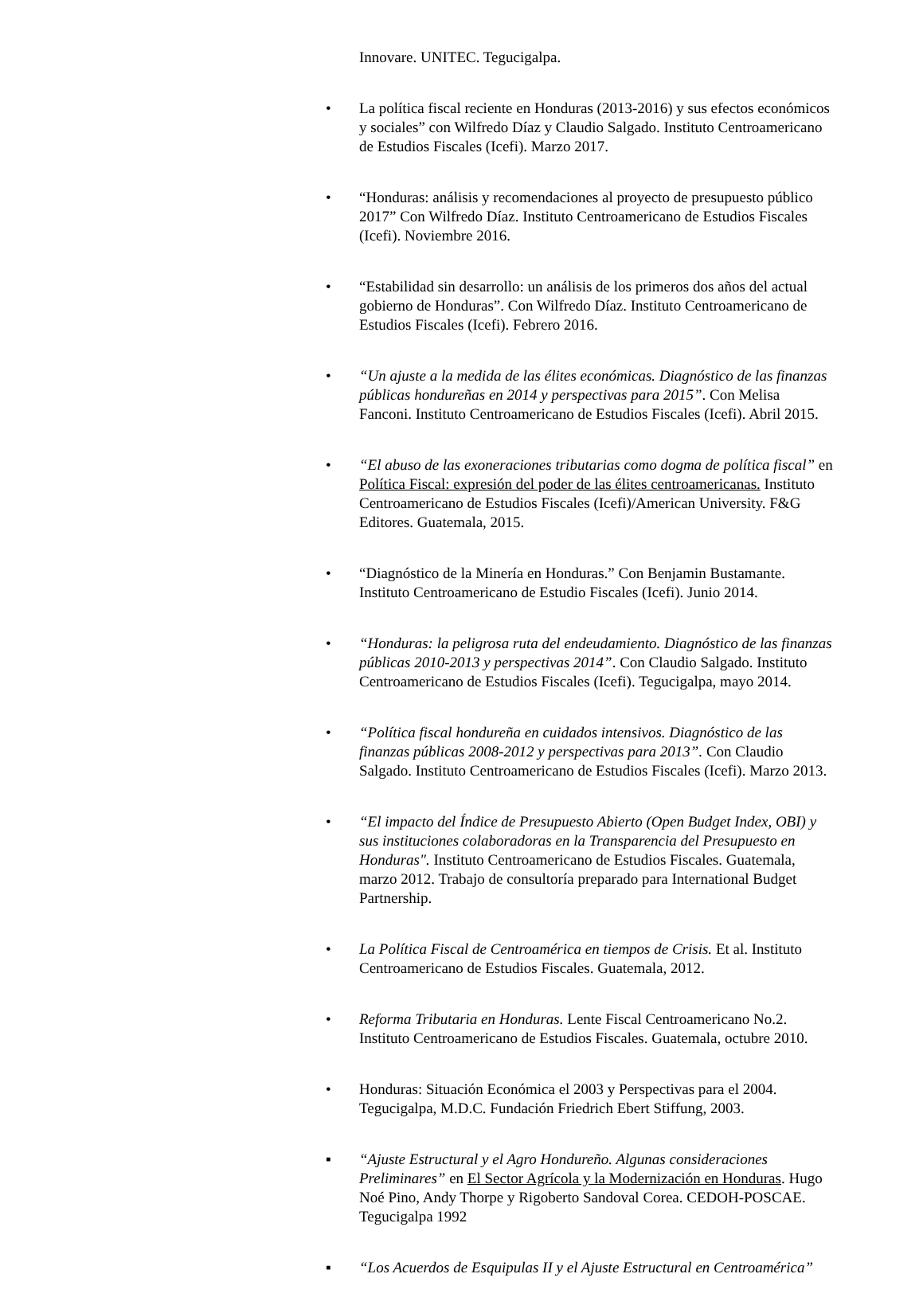Innovare. UNITEC. Tegucigalpa.
• La política fiscal reciente en Honduras (2013-2016) y sus efectos económicos y sociales” con Wilfredo Díaz y Claudio Salgado. Instituto Centroamericano de Estudios Fiscales (Icefi). Marzo 2017.
• “Honduras: análisis y recomendaciones al proyecto de presupuesto público 2017” Con Wilfredo Díaz. Instituto Centroamericano de Estudios Fiscales (Icefi). Noviembre 2016.
• “Estabilidad sin desarrollo: un análisis de los primeros dos años del actual gobierno de Honduras”. Con Wilfredo Díaz. Instituto Centroamericano de Estudios Fiscales (Icefi). Febrero 2016.
• “Un ajuste a la medida de las élites económicas. Diagnóstico de las finanzas públicas hondureñas en 2014 y perspectivas para 2015”. Con Melisa Fanconi. Instituto Centroamericano de Estudios Fiscales (Icefi). Abril 2015.
• “El abuso de las exoneraciones tributarias como dogma de política fiscal” en Política Fiscal: expresión del poder de las élites centroamericanas. Instituto Centroamericano de Estudios Fiscales (Icefi)/American University. F&G Editores. Guatemala, 2015.
• “Diagnóstico de la Minería en Honduras.” Con Benjamin Bustamante. Instituto Centroamericano de Estudio Fiscales (Icefi). Junio 2014.
• “Honduras: la peligrosa ruta del endeudamiento. Diagnóstico de las finanzas públicas 2010-2013 y perspectivas 2014”. Con Claudio Salgado. Instituto Centroamericano de Estudios Fiscales (Icefi). Tegucigalpa, mayo 2014.
• “Política fiscal hondureña en cuidados intensivos. Diagnóstico de las finanzas públicas 2008-2012 y perspectivas para 2013”. Con Claudio Salgado. Instituto Centroamericano de Estudios Fiscales (Icefi). Marzo 2013.
• “El impacto del Índice de Presupuesto Abierto (Open Budget Index, OBI) y sus instituciones colaboradoras en la Transparencia del Presupuesto en Honduras". Instituto Centroamericano de Estudios Fiscales. Guatemala, marzo 2012. Trabajo de consultoría preparado para International Budget Partnership.
• La Política Fiscal de Centroamérica en tiempos de Crisis. Et al. Instituto Centroamericano de Estudios Fiscales. Guatemala, 2012.
• Reforma Tributaria en Honduras. Lente Fiscal Centroamericano No.2. Instituto Centroamericano de Estudios Fiscales. Guatemala, octubre 2010.
• Honduras: Situación Económica el 2003 y Perspectivas para el 2004. Tegucigalpa, M.D.C. Fundación Friedrich Ebert Stiffung, 2003.
▪ “Ajuste Estructural y el Agro Hondureño. Algunas consideraciones Preliminares” en El Sector Agrícola y la Modernización en Honduras. Hugo Noé Pino, Andy Thorpe y Rigoberto Sandoval Corea. CEDOH-POSCAE. Tegucigalpa 1992
▪ “Los Acuerdos de Esquipulas II y el Ajuste Estructural en Centroamérica”